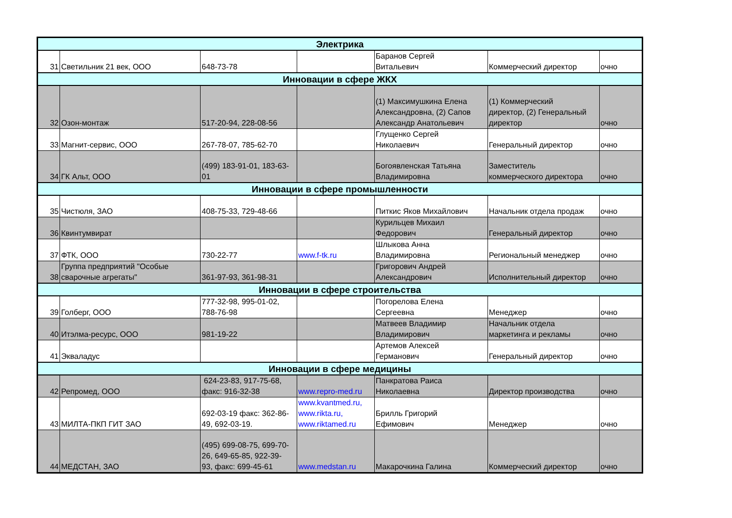| Электрика | | | | | | |
| 31 | Светильник 21 век, ООО | 648-73-78 | | Баранов Сергей Витальевич | Коммерческий директор | очно |
| Инновации в сфере ЖКХ | | | | | | |
| 32 | Озон-монтаж | 517-20-94, 228-08-56 | | (1) Максимушкина Елена Александровна, (2) Сапов Александр Анатольевич | (1) Коммерческий директор, (2) Генеральный директор | очно |
| 33 | Магнит-сервис, ООО | 267-78-07, 785-62-70 | | Глущенко Сергей Николаевич | Генеральный директор | очно |
| 34 | ГК Альт, ООО | (499) 183-91-01, 183-63- 01 | | Богоявленская Татьяна Владимировна | Заместитель коммерческого директора | очно |
| Инновации в сфере промышленности | | | | | | |
| 35 | Чистюля, ЗАО | 408-75-33, 729-48-66 | | Питкис Яков Михайлович | Начальник отдела продаж | очно |
| 36 | Квинтумвират | | | Курильцев Михаил Федорович | Генеральный директор | очно |
| 37 | ФТК, ООО | 730-22-77 | www.f-tk.ru | Шлыкова Анна Владимировна | Региональный менеджер | очно |
| 38 | Группа предприятий "Особые сварочные агрегаты" | 361-97-93, 361-98-31 | | Григорович Андрей Александрович | Исполнительный директор | очно |
| Инновации в сфере строительства | | | | | | |
| 39 | Голберг, ООО | 777-32-98, 995-01-02, 788-76-98 | | Погорелова Елена Сергеевна | Менеджер | очно |
| 40 | Итэлма-ресурс, ООО | 981-19-22 | | Матвеев Владимир Владимирович | Начальник отдела маркетинга и рекламы | очно |
| 41 | Экваладус | | | Артемов Алексей Германович | Генеральный директор | очно |
| Инновации в сфере медицины | | | | | | |
| 42 | Репромед, ООО | 624-23-83, 917-75-68, факс: 916-32-38 | www.repro-med.ru | Панкратова Раиса Николаевна | Директор производства | очно |
| 43 | МИЛТА-ПКП ГИТ ЗАО | 692-03-19 факс: 362-86- 49, 692-03-19. | www.kvantmed.ru, www.rikta.ru, www.riktamed.ru | Брилль Григорий Ефимович | Менеджер | очно |
| 44 | МЕДСТАН, ЗАО | (495) 699-08-75, 699-70- 26, 649-65-85, 922-39- 93, факс: 699-45-61 | www.medstan.ru | Макарочкина Галина | Коммерческий директор | очно |